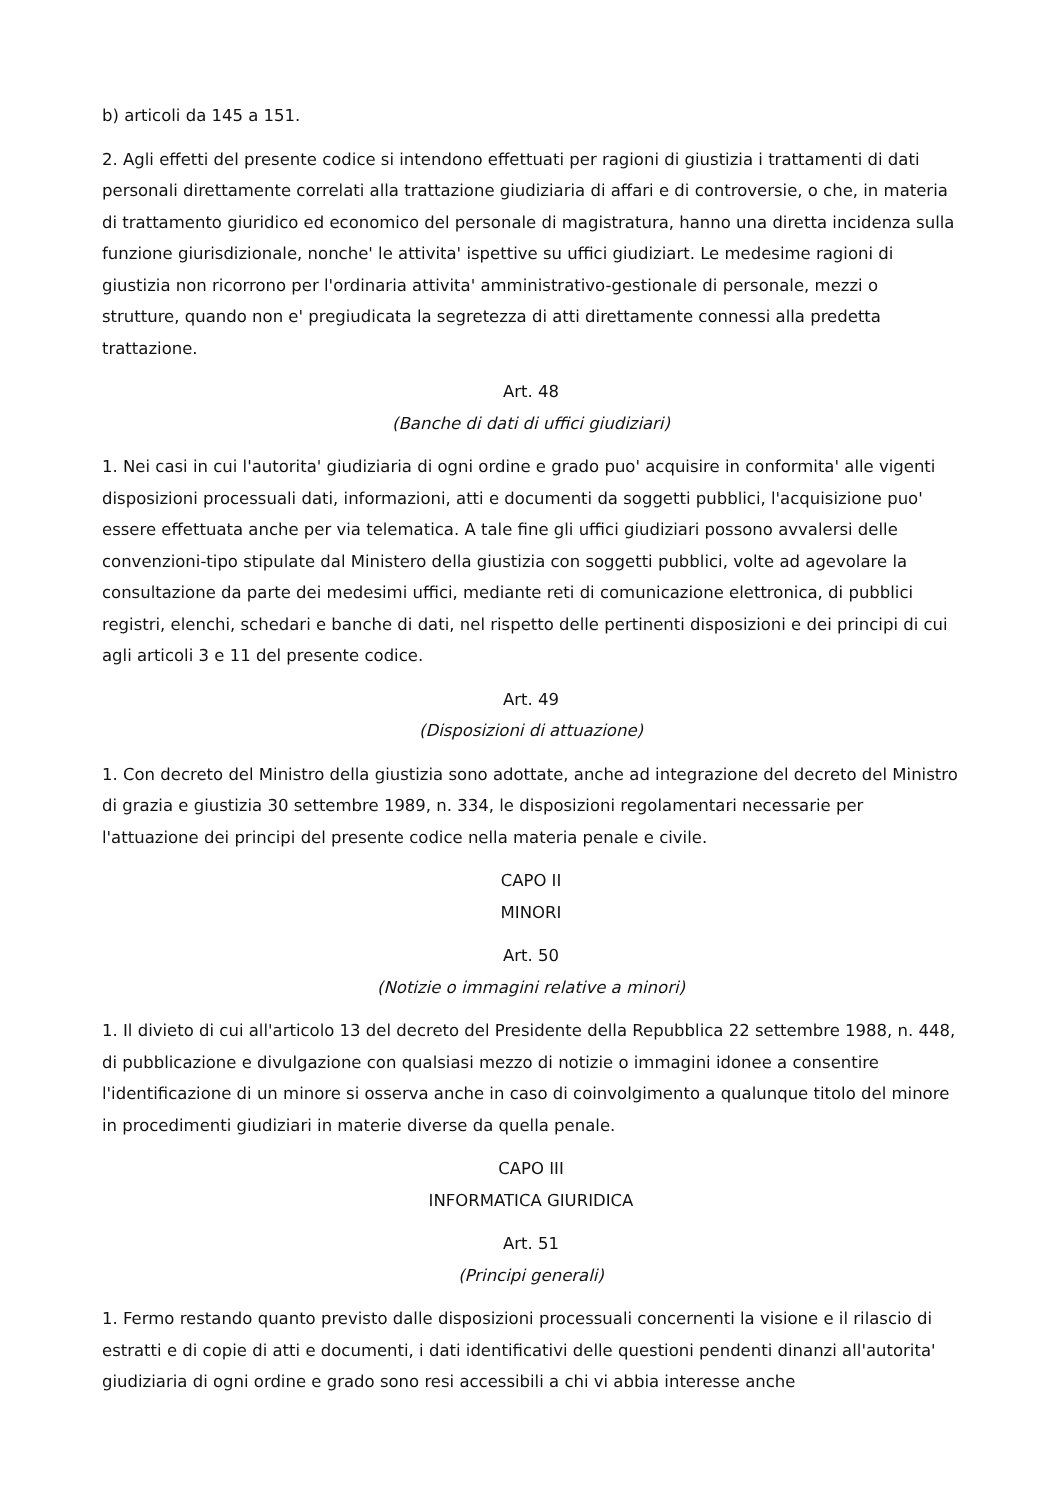b) articoli da 145 a 151.
2. Agli effetti del presente codice si intendono effettuati per ragioni di giustizia i trattamenti di dati personali direttamente correlati alla trattazione giudiziaria di affari e di controversie, o che, in materia di trattamento giuridico ed economico del personale di magistratura, hanno una diretta incidenza sulla funzione giurisdizionale, nonche' le attivita' ispettive su uffici giudiziart. Le medesime ragioni di giustizia non ricorrono per l'ordinaria attivita' amministrativo-gestionale di personale, mezzi o strutture, quando non e' pregiudicata la segretezza di atti direttamente connessi alla predetta trattazione.
Art. 48
(Banche di dati di uffici giudiziari)
1. Nei casi in cui l'autorita' giudiziaria di ogni ordine e grado puo' acquisire in conformita' alle vigenti disposizioni processuali dati, informazioni, atti e documenti da soggetti pubblici, l'acquisizione puo' essere effettuata anche per via telematica. A tale fine gli uffici giudiziari possono avvalersi delle convenzioni-tipo stipulate dal Ministero della giustizia con soggetti pubblici, volte ad agevolare la consultazione da parte dei medesimi uffici, mediante reti di comunicazione elettronica, di pubblici registri, elenchi, schedari e banche di dati, nel rispetto delle pertinenti disposizioni e dei principi di cui agli articoli 3 e 11 del presente codice.
Art. 49
(Disposizioni di attuazione)
1. Con decreto del Ministro della giustizia sono adottate, anche ad integrazione del decreto del Ministro di grazia e giustizia 30 settembre 1989, n. 334, le disposizioni regolamentari necessarie per l'attuazione dei principi del presente codice nella materia penale e civile.
CAPO II
MINORI
Art. 50
(Notizie o immagini relative a minori)
1. Il divieto di cui all'articolo 13 del decreto del Presidente della Repubblica 22 settembre 1988, n. 448, di pubblicazione e divulgazione con qualsiasi mezzo di notizie o immagini idonee a consentire l'identificazione di un minore si osserva anche in caso di coinvolgimento a qualunque titolo del minore in procedimenti giudiziari in materie diverse da quella penale.
CAPO III
INFORMATICA GIURIDICA
Art. 51
(Principi generali)
1. Fermo restando quanto previsto dalle disposizioni processuali concernenti la visione e il rilascio di estratti e di copie di atti e documenti, i dati identificativi delle questioni pendenti dinanzi all'autorita' giudiziaria di ogni ordine e grado sono resi accessibili a chi vi abbia interesse anche